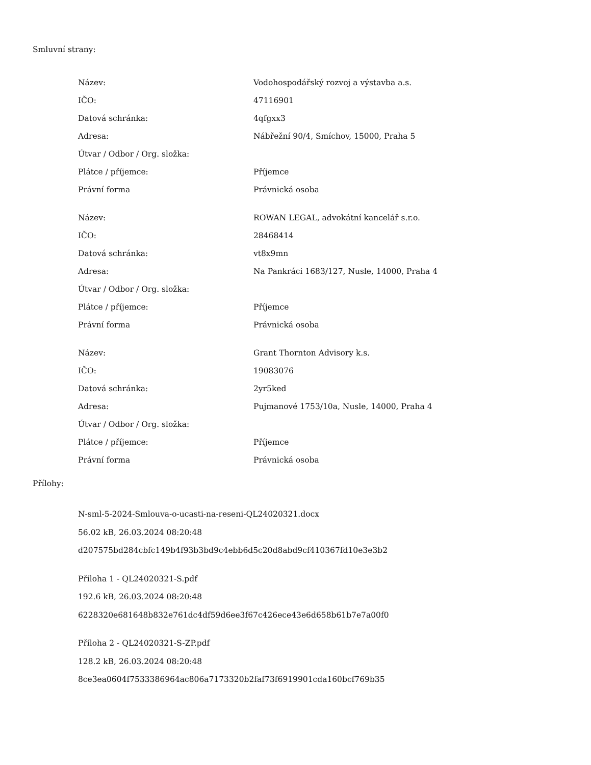Smluvní strany:
| Název: | Vodohospodářský rozvoj a výstavba a.s. |
| IČO: | 47116901 |
| Datová schránka: | 4qfgxx3 |
| Adresa: | Nábřežní 90/4, Smíchov, 15000, Praha 5 |
| Útvar / Odbor / Org. složka: | |
| Plátce / příjemce: | Příjemce |
| Právní forma | Právnická osoba |
| Název: | ROWAN LEGAL, advokátní kancelář s.r.o. |
| IČO: | 28468414 |
| Datová schránka: | vt8x9mn |
| Adresa: | Na Pankráci 1683/127, Nusle, 14000, Praha 4 |
| Útvar / Odbor / Org. složka: | |
| Plátce / příjemce: | Příjemce |
| Právní forma | Právnická osoba |
| Název: | Grant Thornton Advisory k.s. |
| IČO: | 19083076 |
| Datová schránka: | 2yr5ked |
| Adresa: | Pujmanové 1753/10a, Nusle, 14000, Praha 4 |
| Útvar / Odbor / Org. složka: | |
| Plátce / příjemce: | Příjemce |
| Právní forma | Právnická osoba |
Přílohy:
N-sml-5-2024-Smlouva-o-ucasti-na-reseni-QL24020321.docx
56.02 kB, 26.03.2024 08:20:48
d207575bd284cbfc149b4f93b3bd9c4ebb6d5c20d8abd9cf410367fd10e3e3b2
Příloha 1 - QL24020321-S.pdf
192.6 kB, 26.03.2024 08:20:48
6228320e681648b832e761dc4df59d6ee3f67c426ece43e6d658b61b7e7a00f0
Příloha 2 - QL24020321-S-ZP.pdf
128.2 kB, 26.03.2024 08:20:48
8ce3ea0604f7533386964ac806a7173320b2faf73f6919901cda160bcf769b35